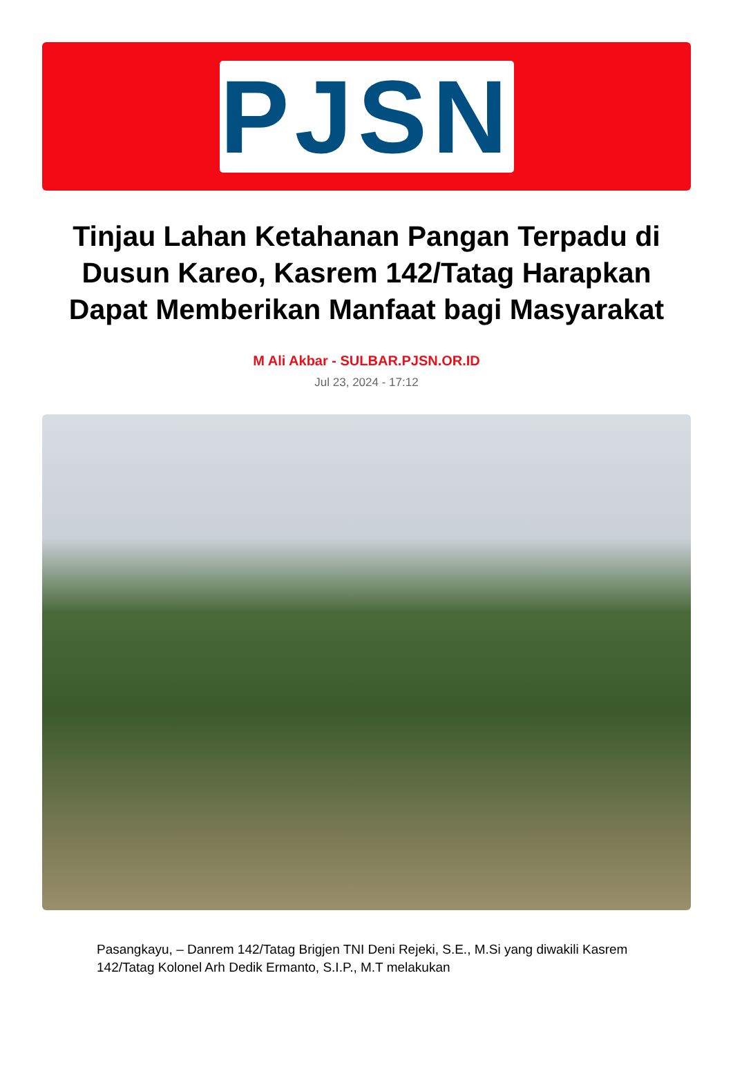PJSN
Tinjau Lahan Ketahanan Pangan Terpadu di Dusun Kareo, Kasrem 142/Tatag Harapkan Dapat Memberikan Manfaat bagi Masyarakat
M Ali Akbar - SULBAR.PJSN.OR.ID
Jul 23, 2024 - 17:12
Pasangkayu, – Danrem 142/Tatag Brigjen TNI Deni Rejeki, S.E., M.Si yang diwakili Kasrem 142/Tatag Kolonel Arh Dedik Ermanto, S.I.P., M.T melakukan